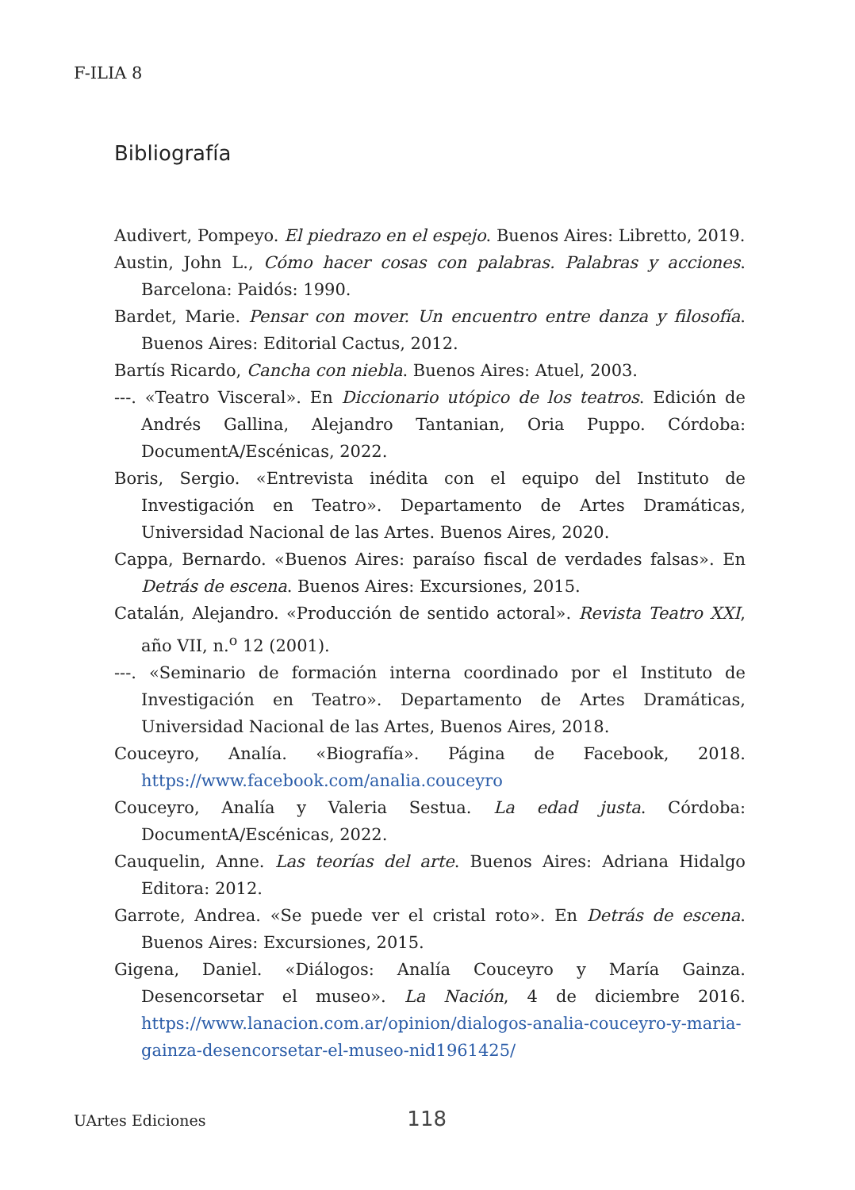F-ILIA 8
Bibliografía
Audivert, Pompeyo. El piedrazo en el espejo. Buenos Aires: Libretto, 2019.
Austin, John L., Cómo hacer cosas con palabras. Palabras y acciones. Barcelona: Paidós: 1990.
Bardet, Marie. Pensar con mover. Un encuentro entre danza y filosofía. Buenos Aires: Editorial Cactus, 2012.
Bartís Ricardo, Cancha con niebla. Buenos Aires: Atuel, 2003.
---. «Teatro Visceral». En Diccionario utópico de los teatros. Edición de Andrés Gallina, Alejandro Tantanian, Oria Puppo. Córdoba: DocumentA/Escénicas, 2022.
Boris, Sergio. «Entrevista inédita con el equipo del Instituto de Investigación en Teatro». Departamento de Artes Dramáticas, Universidad Nacional de las Artes. Buenos Aires, 2020.
Cappa, Bernardo. «Buenos Aires: paraíso fiscal de verdades falsas». En Detrás de escena. Buenos Aires: Excursiones, 2015.
Catalán, Alejandro. «Producción de sentido actoral». Revista Teatro XXI, año VII, n.<sup>o</sup> 12 (2001).
---. «Seminario de formación interna coordinado por el Instituto de Investigación en Teatro». Departamento de Artes Dramáticas, Universidad Nacional de las Artes, Buenos Aires, 2018.
Couceyro, Analía. «Biografía». Página de Facebook, 2018. https://www.facebook.com/analia.couceyro
Couceyro, Analía y Valeria Sestua. La edad justa. Córdoba: DocumentA/Escénicas, 2022.
Cauquelin, Anne. Las teorías del arte. Buenos Aires: Adriana Hidalgo Editora: 2012.
Garrote, Andrea. «Se puede ver el cristal roto». En Detrás de escena. Buenos Aires: Excursiones, 2015.
Gigena, Daniel. «Diálogos: Analía Couceyro y María Gainza. Desencorsetar el museo». La Nación, 4 de diciembre 2016. https://www.lanacion.com.ar/opinion/dialogos-analia-couceyro-y-maria-gainza-desencorsetar-el-museo-nid1961425/
UArtes Ediciones 118